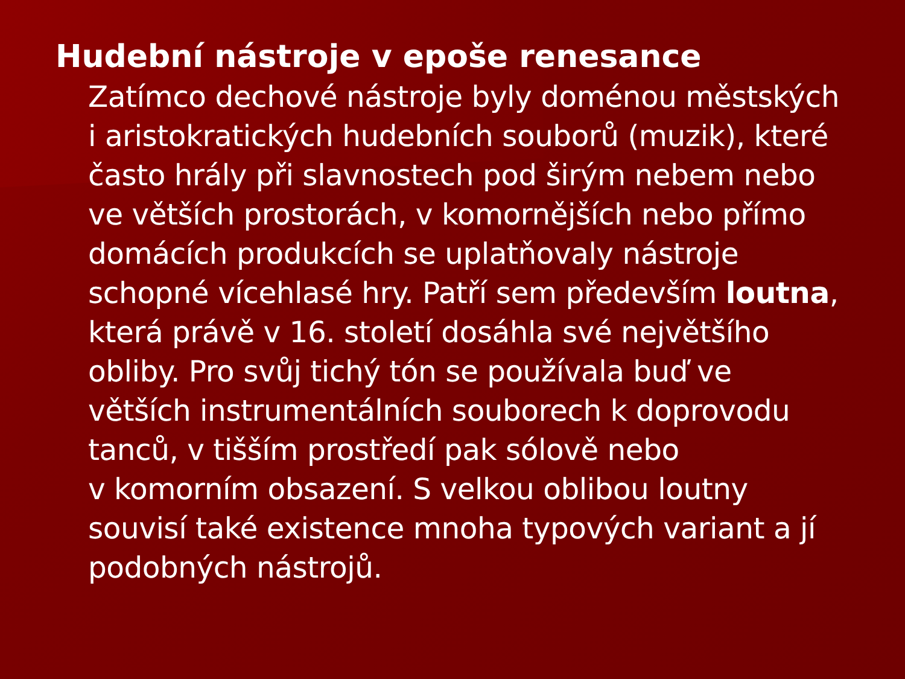Hudební nástroje v epoše renesance
Zatímco dechové nástroje byly doménou městských
i aristokratických hudebních souborů (muzik), které
často hrály při slavnostech pod širým nebem nebo
ve větších prostorách, v komornějších nebo přímo
domácích produkcích se uplatňovaly nástroje
schopné vícehlasé hry. Patří sem především loutna,
která právě v 16. století dosáhla své největšího
obliby. Pro svůj tichý tón se používala buď ve
větších instrumentálních souborech k doprovodu
tanců, v tišším prostředí pak sólově nebo
v komorním obsazení. S velkou oblibou loutny
souvisí také existence mnoha typových variant a jí
podobných nástrojů.